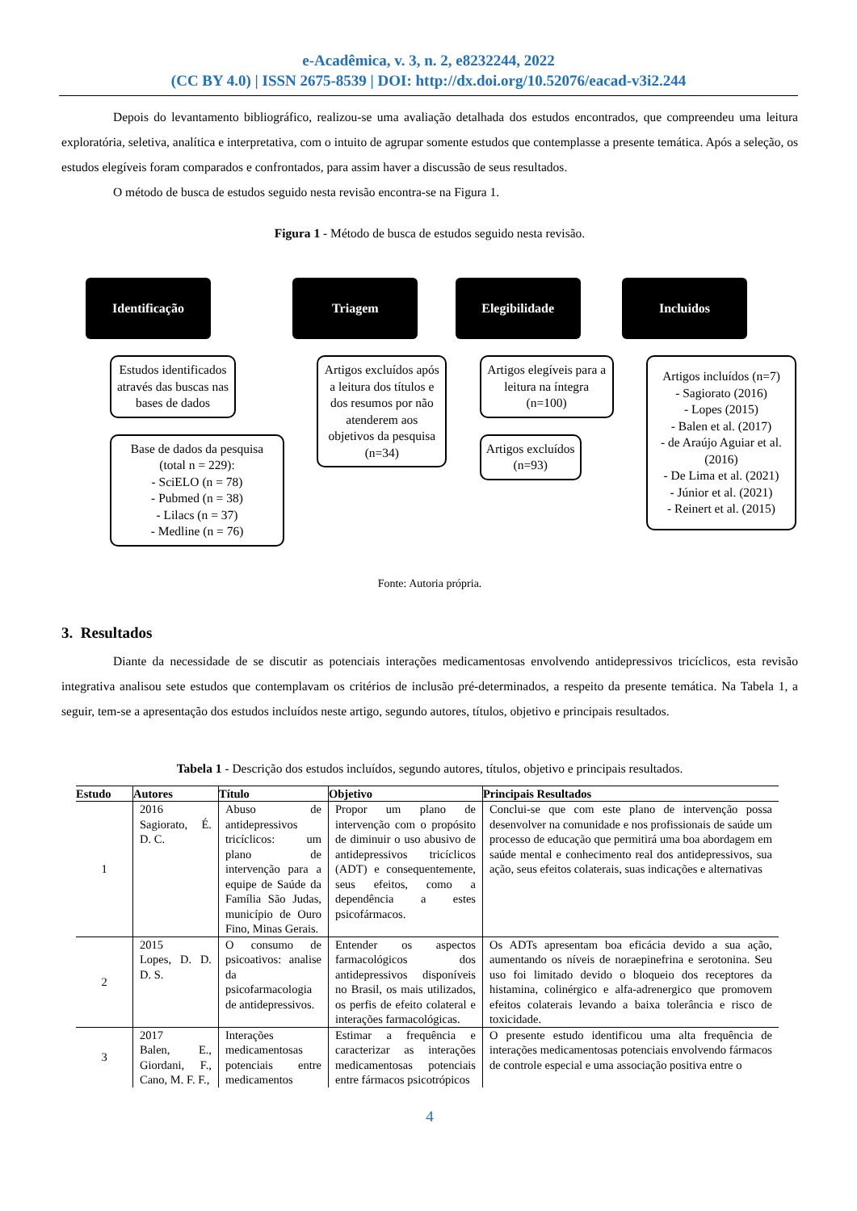e-Acadêmica, v. 3, n. 2, e8232244, 2022
(CC BY 4.0) | ISSN 2675-8539 | DOI: http://dx.doi.org/10.52076/eacad-v3i2.244
Depois do levantamento bibliográfico, realizou-se uma avaliação detalhada dos estudos encontrados, que compreendeu uma leitura exploratória, seletiva, analítica e interpretativa, com o intuito de agrupar somente estudos que contemplasse a presente temática. Após a seleção, os estudos elegíveis foram comparados e confrontados, para assim haver a discussão de seus resultados.
O método de busca de estudos seguido nesta revisão encontra-se na Figura 1.
Figura 1 - Método de busca de estudos seguido nesta revisão.
Identificação
Estudos identificados através das buscas nas bases de dados
Base de dados da pesquisa (total n = 229):
- SciELO (n = 78)
- Pubmed (n = 38)
- Lilacs (n = 37)
- Medline (n = 76)
Triagem
Artigos excluídos após a leitura dos títulos e dos resumos por não atenderem aos objetivos da pesquisa (n=34)
Elegibilidade
Artigos elegíveis para a leitura na íntegra (n=100)
Artigos excluídos (n=93)
Incluidos
Artigos incluídos (n=7)
- Sagiorato (2016)
- Lopes (2015)
- Balen et al. (2017)
- de Araújo Aguiar et al. (2016)
- De Lima et al. (2021)
- Júnior et al. (2021)
- Reinert et al. (2015)
Fonte: Autoria própria.
3. Resultados
Diante da necessidade de se discutir as potenciais interações medicamentosas envolvendo antidepressivos tricíclicos, esta revisão integrativa analisou sete estudos que contemplavam os critérios de inclusão pré-determinados, a respeito da presente temática. Na Tabela 1, a seguir, tem-se a apresentação dos estudos incluídos neste artigo, segundo autores, títulos, objetivo e principais resultados.
Tabela 1 - Descrição dos estudos incluídos, segundo autores, títulos, objetivo e principais resultados.
| Estudo | Autores | Título | Objetivo | Principais Resultados |
| --- | --- | --- | --- | --- |
| 1 | 2016 Sagiorato, É. D. C. | Abuso de antidepressivos tricíclicos: um plano de intervenção para a equipe de Saúde da Família São Judas, município de Ouro Fino, Minas Gerais. | Propor um plano de intervenção com o propósito de diminuir o uso abusivo de antidepressivos tricíclicos (ADT) e consequentemente, seus efeitos, como a dependência a estes psicofármacos. | Conclui-se que com este plano de intervenção possa desenvolver na comunidade e nos profissionais de saúde um processo de educação que permitirá uma boa abordagem em saúde mental e conhecimento real dos antidepressivos, sua ação, seus efeitos colaterais, suas indicações e alternativas |
| 2 | 2015 Lopes, D. D. D. S. | O consumo de psicoativos: analise da psicofarmacologia de antidepressivos. | Entender os aspectos farmacológicos dos antidepressivos disponíveis no Brasil, os mais utilizados, os perfis de efeito colateral e interações farmacológicas. | Os ADTs apresentam boa eficácia devido a sua ação, aumentando os níveis de noraepinefrina e serotonina. Seu uso foi limitado devido o bloqueio dos receptores da histamina, colinérgico e alfa-adrenergico que promovem efeitos colaterais levando a baixa tolerância e risco de toxicidade. |
| 3 | 2017 Balen, E., Giordani, F., Cano, M. F. F., | Interações medicamentosas potenciais entre medicamentos | Estimar a frequência e caracterizar as interações medicamentosas potenciais entre fármacos psicotrópicos | O presente estudo identificou uma alta frequência de interações medicamentosas potenciais envolvendo fármacos de controle especial e uma associação positiva entre o |
4